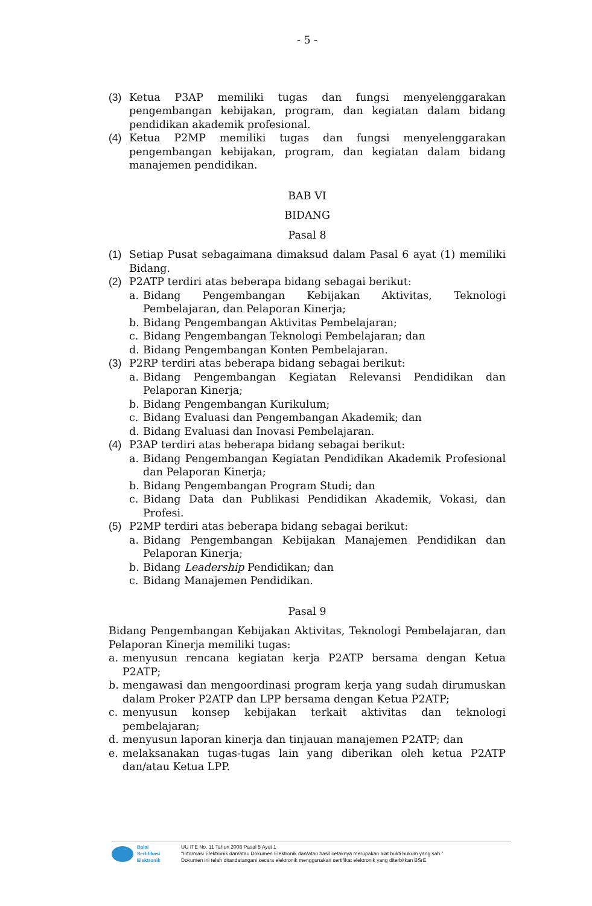- 5 -
(3) Ketua P3AP memiliki tugas dan fungsi menyelenggarakan pengembangan kebijakan, program, dan kegiatan dalam bidang pendidikan akademik profesional.
(4) Ketua P2MP memiliki tugas dan fungsi menyelenggarakan pengembangan kebijakan, program, dan kegiatan dalam bidang manajemen pendidikan.
BAB VI
BIDANG
Pasal 8
(1) Setiap Pusat sebagaimana dimaksud dalam Pasal 6 ayat (1) memiliki Bidang.
(2) P2ATP terdiri atas beberapa bidang sebagai berikut:
a. Bidang Pengembangan Kebijakan Aktivitas, Teknologi Pembelajaran, dan Pelaporan Kinerja;
b. Bidang Pengembangan Aktivitas Pembelajaran;
c. Bidang Pengembangan Teknologi Pembelajaran; dan
d. Bidang Pengembangan Konten Pembelajaran.
(3) P2RP terdiri atas beberapa bidang sebagai berikut:
a. Bidang Pengembangan Kegiatan Relevansi Pendidikan dan Pelaporan Kinerja;
b. Bidang Pengembangan Kurikulum;
c. Bidang Evaluasi dan Pengembangan Akademik; dan
d. Bidang Evaluasi dan Inovasi Pembelajaran.
(4) P3AP terdiri atas beberapa bidang sebagai berikut:
a. Bidang Pengembangan Kegiatan Pendidikan Akademik Profesional dan Pelaporan Kinerja;
b. Bidang Pengembangan Program Studi; dan
c. Bidang Data dan Publikasi Pendidikan Akademik, Vokasi, dan Profesi.
(5) P2MP terdiri atas beberapa bidang sebagai berikut:
a. Bidang Pengembangan Kebijakan Manajemen Pendidikan dan Pelaporan Kinerja;
b. Bidang Leadership Pendidikan; dan
c. Bidang Manajemen Pendidikan.
Pasal 9
Bidang Pengembangan Kebijakan Aktivitas, Teknologi Pembelajaran, dan Pelaporan Kinerja memiliki tugas:
a. menyusun rencana kegiatan kerja P2ATP bersama dengan Ketua P2ATP;
b. mengawasi dan mengoordinasi program kerja yang sudah dirumuskan dalam Proker P2ATP dan LPP bersama dengan Ketua P2ATP;
c. menyusun konsep kebijakan terkait aktivitas dan teknologi pembelajaran;
d. menyusun laporan kinerja dan tinjauan manajemen P2ATP; dan
e. melaksanakan tugas-tugas lain yang diberikan oleh ketua P2ATP dan/atau Ketua LPP.
Balai
Sertifikasi
Elektronik
UU ITE No. 11 Tahun 2008 Pasal 5 Ayat 1
"Informasi Elektronik dan/atau Dokumen Elektronik dan/atau hasil cetaknya merupakan alat bukti hukum yang sah."
Dokumen ini telah ditandatangani secara elektronik menggunakan sertifikat elektronik yang diterbitkan BSrE